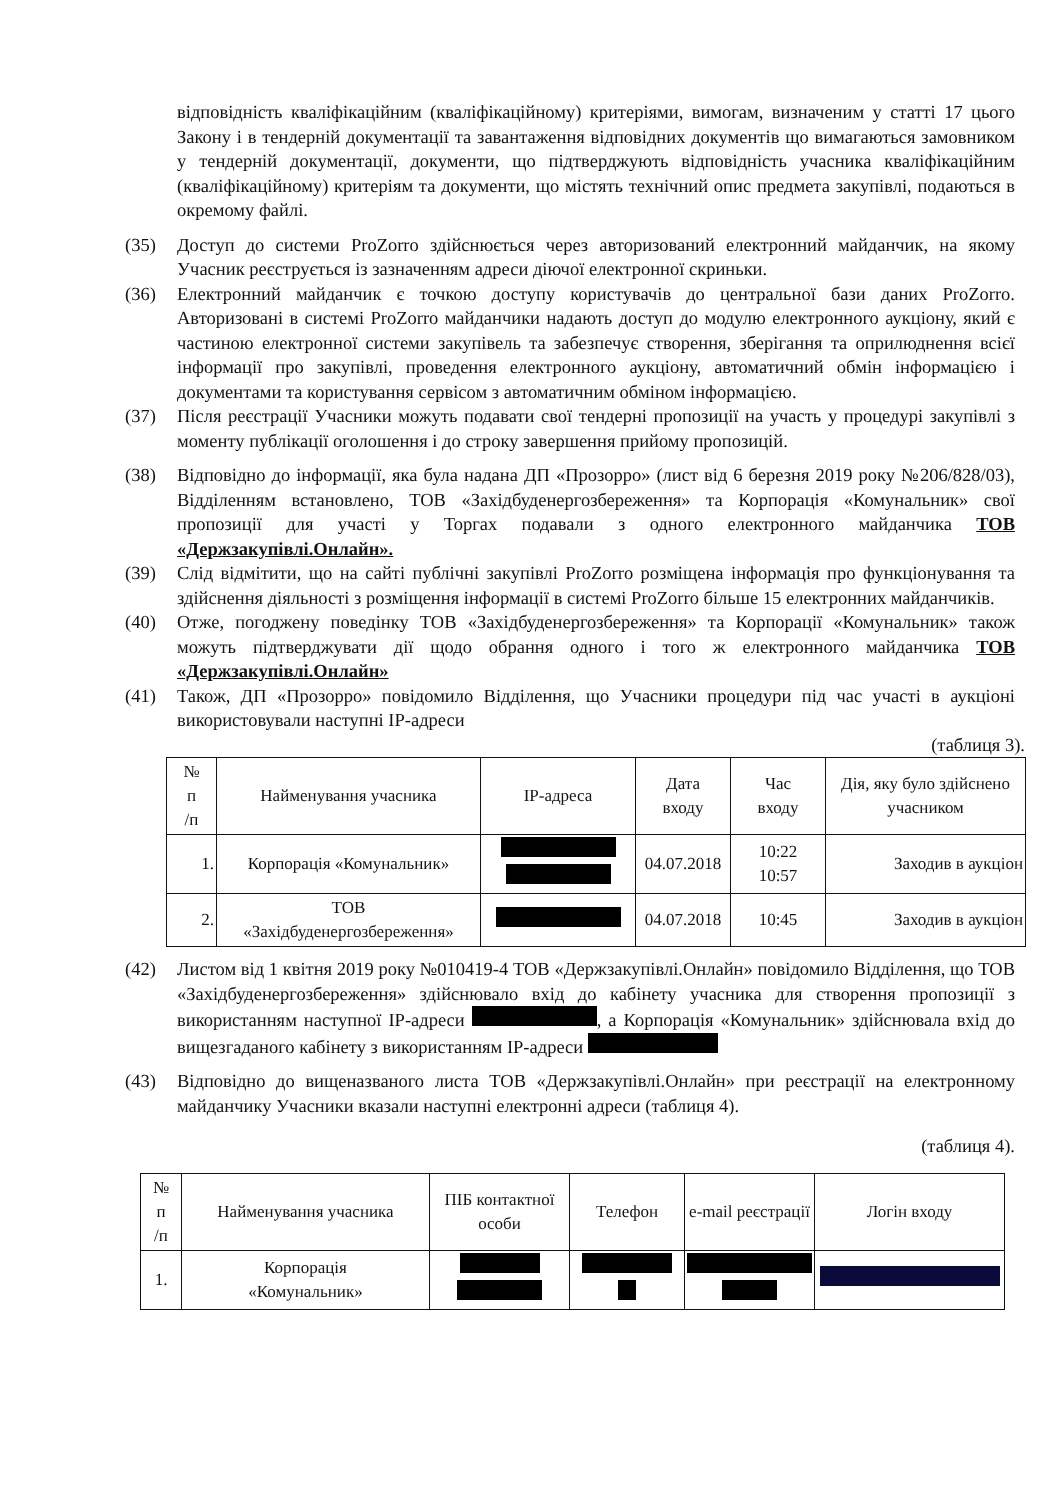відповідність кваліфікаційним (кваліфікаційному) критеріями, вимогам, визначеним у статті 17 цього Закону і в тендерній документації та завантаження відповідних документів що вимагаються замовником у тендерній документації, документи, що підтверджують відповідність учасника кваліфікаційним (кваліфікаційному) критеріям та документи, що містять технічний опис предмета закупівлі, подаються в окремому файлі.
(35) Доступ до системи ProZorro здійснюється через авторизований електронний майданчик, на якому Учасник реєструється із зазначенням адреси діючої електронної скриньки.
(36) Електронний майданчик є точкою доступу користувачів до центральної бази даних ProZorro. Авторизовані в системі ProZorro майданчики надають доступ до модулю електронного аукціону, який є частиною електронної системи закупівель та забезпечує створення, зберігання та оприлюднення всієї інформації про закупівлі, проведення електронного аукціону, автоматичний обмін інформацією і документами та користування сервісом з автоматичним обміном інформацією.
(37) Після реєстрації Учасники можуть подавати свої тендерні пропозиції на участь у процедурі закупівлі з моменту публікації оголошення і до строку завершення прийому пропозицій.
(38) Відповідно до інформації, яка була надана ДП «Прозорро» (лист від 6 березня 2019 року №206/828/03), Відділенням встановлено, ТОВ «Західбуденергозбереження» та Корпорація «Комунальник» свої пропозиції для участі у Торгах подавали з одного електронного майданчика ТОВ «Держзакупівлі.Онлайн».
(39) Слід відмітити, що на сайті публічні закупівлі ProZorro розміщена інформація про функціонування та здійснення діяльності з розміщення інформації в системі ProZorro більше 15 електронних майданчиків.
(40) Отже, погоджену поведінку ТОВ «Західбуденергозбереження» та Корпорації «Комунальник» також можуть підтверджувати дії щодо обрання одного і того ж електронного майданчика ТОВ «Держзакупівлі.Онлайн»
(41) Також, ДП «Прозорро» повідомило Відділення, що Учасники процедури під час участі в аукціоні використовували наступні IP-адреси
(таблиця 3).
| № п /п | Найменування учасника | IP-адреса | Дата входу | Час входу | Дія, яку було здійснено учасником |
| --- | --- | --- | --- | --- | --- |
| 1. | Корпорація «Комунальник» | | 04.07.2018 | 10:22 10:57 | Заходив в аукціон |
| 2. | ТОВ «Західбуденергозбереження» | | 04.07.2018 | 10:45 | Заходив в аукціон |
(42) Листом від 1 квітня 2019 року №010419-4 ТОВ «Держзакупівлі.Онлайн» повідомило Відділення, що ТОВ «Західбуденергозбереження» здійснювало вхід до кабінету учасника для створення пропозиції з використанням наступної IP-адреси , а Корпорація «Комунальник» здійснювала вхід до вищезгаданого кабінету з використанням IP-адреси
(43) Відповідно до вищеназваного листа ТОВ «Держзакупівлі.Онлайн» при реєстрації на електронному майданчику Учасники вказали наступні електронні адреси (таблиця 4).
(таблиця 4).
| № п /п | Найменування учасника | ПІБ контактної особи | Телефон | e-mail реєстрації | Логін входу |
| --- | --- | --- | --- | --- | --- |
| 1. | Корпорація «Комунальник» | | | | |